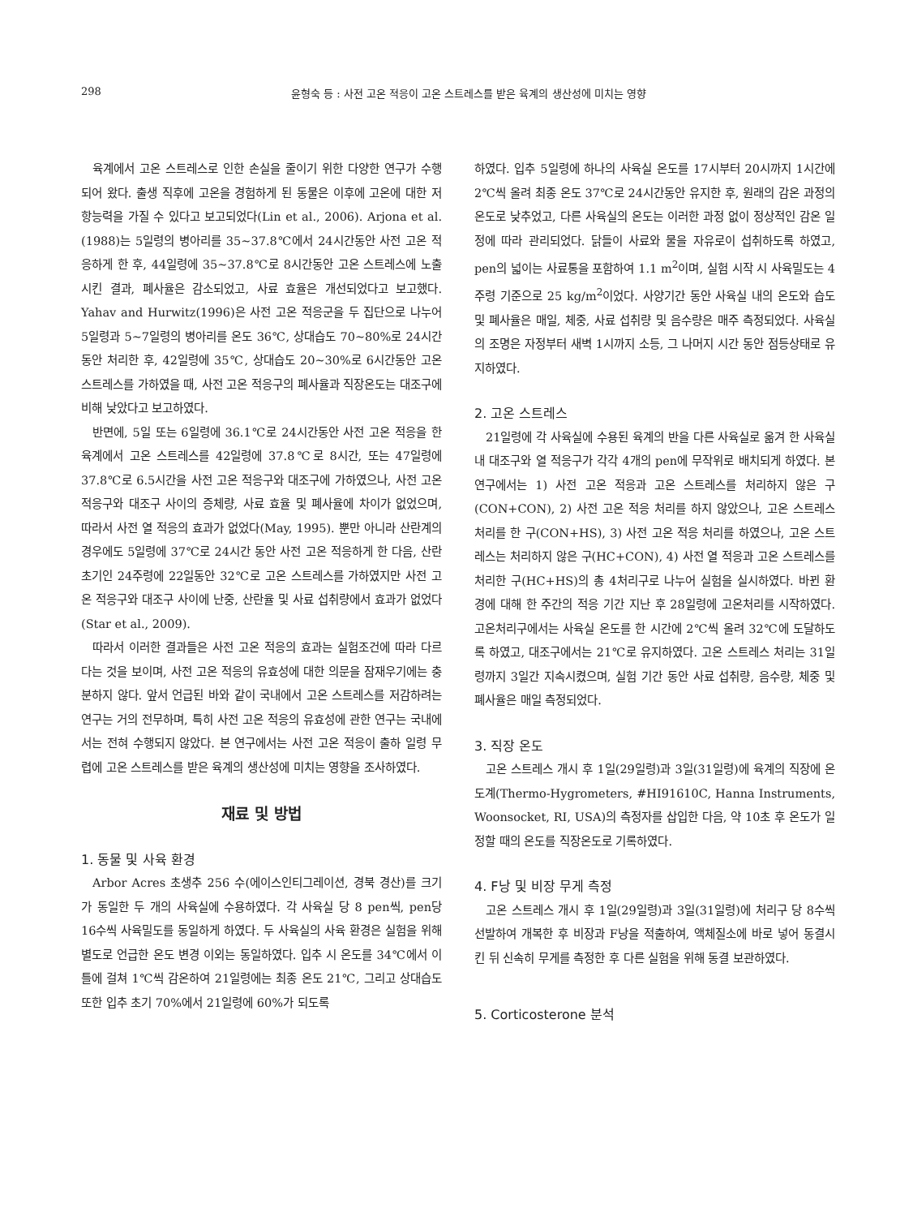298 윤형숙 등 : 사전 고온 적응이 고온 스트레스를 받은 육계의 생산성에 미치는 영향
육계에서 고온 스트레스로 인한 손실을 줄이기 위한 다양한 연구가 수행되어 왔다. 출생 직후에 고온을 경험하게 된 동물은 이후에 고온에 대한 저항능력을 가질 수 있다고 보고되었다(Lin et al., 2006). Arjona et al.(1988)는 5일령의 병아리를 35~37.8℃에서 24시간동안 사전 고온 적응하게 한 후, 44일령에 35~37.8℃로 8시간동안 고온 스트레스에 노출시킨 결과, 폐사율은 감소되었고, 사료 효율은 개선되었다고 보고했다. Yahav and Hurwitz(1996)은 사전 고온 적응군을 두 집단으로 나누어 5일령과 5~7일령의 병아리를 온도 36℃, 상대습도 70~80%로 24시간동안 처리한 후, 42일령에 35℃, 상대습도 20~30%로 6시간동안 고온 스트레스를 가하였을 때, 사전 고온 적응구의 폐사율과 직장온도는 대조구에 비해 낮았다고 보고하였다.
반면에, 5일 또는 6일령에 36.1℃로 24시간동안 사전 고온 적응을 한 육계에서 고온 스트레스를 42일령에 37.8℃로 8시간, 또는 47일령에 37.8℃로 6.5시간을 사전 고온 적응구와 대조구에 가하였으나, 사전 고온 적응구와 대조구 사이의 증체량, 사료 효율 및 폐사율에 차이가 없었으며, 따라서 사전 열 적응의 효과가 없었다(May, 1995). 뿐만 아니라 산란계의 경우에도 5일령에 37℃로 24시간 동안 사전 고온 적응하게 한 다음, 산란 초기인 24주령에 22일동안 32℃로 고온 스트레스를 가하였지만 사전 고온 적응구와 대조구 사이에 난중, 산란율 및 사료 섭취량에서 효과가 없었다(Star et al., 2009).
따라서 이러한 결과들은 사전 고온 적응의 효과는 실험조건에 따라 다르다는 것을 보이며, 사전 고온 적응의 유효성에 대한 의문을 잠재우기에는 충분하지 않다. 앞서 언급된 바와 같이 국내에서 고온 스트레스를 저감하려는 연구는 거의 전무하며, 특히 사전 고온 적응의 유효성에 관한 연구는 국내에서는 전혀 수행되지 않았다. 본 연구에서는 사전 고온 적응이 출하 일령 무렵에 고온 스트레스를 받은 육계의 생산성에 미치는 영향을 조사하였다.
재료 및 방법
1. 동물 및 사육 환경
Arbor Acres 초생추 256 수(에이스인티그레이션, 경북 경산)를 크기가 동일한 두 개의 사육실에 수용하였다. 각 사육실 당 8 pen씩, pen당 16수씩 사육밀도를 동일하게 하였다. 두 사육실의 사육 환경은 실험을 위해 별도로 언급한 온도 변경 이외는 동일하였다. 입추 시 온도를 34℃에서 이틀에 걸쳐 1℃씩 감온하여 21일령에는 최종 온도 21℃, 그리고 상대습도 또한 입추 초기 70%에서 21일령에 60%가 되도록
하였다. 입추 5일령에 하나의 사육실 온도를 17시부터 20시까지 1시간에 2℃씩 올려 최종 온도 37℃로 24시간동안 유지한 후, 원래의 감온 과정의 온도로 낮추었고, 다른 사육실의 온도는 이러한 과정 없이 정상적인 감온 일정에 따라 관리되었다. 닭들이 사료와 물을 자유로이 섭취하도록 하였고, pen의 넓이는 사료통을 포함하여 1.1 m<sup>2</sup>이며, 실험 시작 시 사육밀도는 4주령 기준으로 25 kg/m<sup>2</sup>이었다. 사양기간 동안 사육실 내의 온도와 습도 및 폐사율은 매일, 체중, 사료 섭취량 및 음수량은 매주 측정되었다. 사육실의 조명은 자정부터 새벽 1시까지 소등, 그 나머지 시간 동안 점등상태로 유지하였다.
2. 고온 스트레스
21일령에 각 사육실에 수용된 육계의 반을 다른 사육실로 옮겨 한 사육실 내 대조구와 열 적응구가 각각 4개의 pen에 무작위로 배치되게 하였다. 본 연구에서는 1) 사전 고온 적응과 고온 스트레스를 처리하지 않은 구(CON+CON), 2) 사전 고온 적응 처리를 하지 않았으나, 고온 스트레스 처리를 한 구(CON+HS), 3) 사전 고온 적응 처리를 하였으나, 고온 스트레스는 처리하지 않은 구(HC+CON), 4) 사전 열 적응과 고온 스트레스를 처리한 구(HC+HS)의 총 4처리구로 나누어 실험을 실시하였다. 바뀐 환경에 대해 한 주간의 적응 기간 지난 후 28일령에 고온처리를 시작하였다. 고온처리구에서는 사육실 온도를 한 시간에 2℃씩 올려 32℃에 도달하도록 하였고, 대조구에서는 21℃로 유지하였다. 고온 스트레스 처리는 31일령까지 3일간 지속시켰으며, 실험 기간 동안 사료 섭취량, 음수량, 체중 및 폐사율은 매일 측정되었다.
3. 직장 온도
고온 스트레스 개시 후 1일(29일령)과 3일(31일령)에 육계의 직장에 온도계(Thermo-Hygrometers, #HI91610C, Hanna Instruments, Woonsocket, RI, USA)의 측정자를 삽입한 다음, 약 10초 후 온도가 일정할 때의 온도를 직장온도로 기록하였다.
4. F낭 및 비장 무게 측정
고온 스트레스 개시 후 1일(29일령)과 3일(31일령)에 처리구 당 8수씩 선발하여 개복한 후 비장과 F낭을 적출하여, 액체질소에 바로 넣어 동결시킨 뒤 신속히 무게를 측정한 후 다른 실험을 위해 동결 보관하였다.
5. Corticosterone 분석